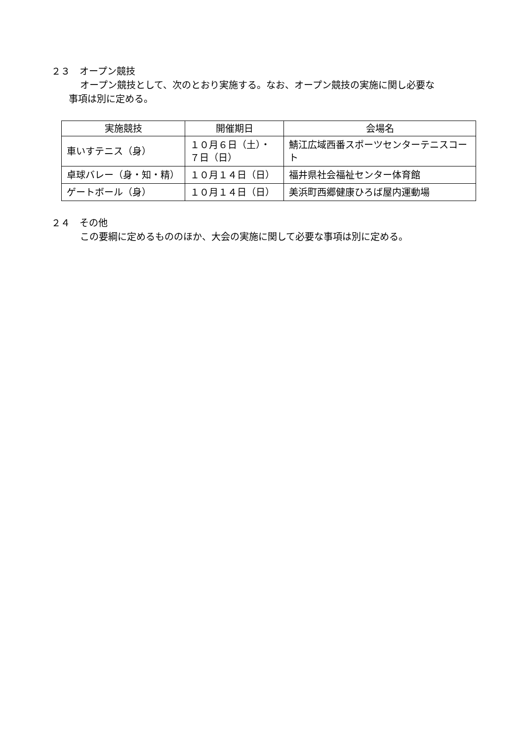２３　オープン競技
オープン競技として、次のとおり実施する。なお、オープン競技の実施に関し必要な
事項は別に定める。
| 実施競技 | 開催期日 | 会場名 |
| --- | --- | --- |
| 車いすテニス（身） | １０月６日（土）・ ７日（日） | 鯖江広域西番スポーツセンターテニスコート |
| 卓球バレー（身・知・精） | １０月１４日（日） | 福井県社会福祉センター体育館 |
| ゲートボール（身） | １０月１４日（日） | 美浜町西郷健康ひろば屋内運動場 |
２４　その他
この要綱に定めるもののほか、大会の実施に関して必要な事項は別に定める。